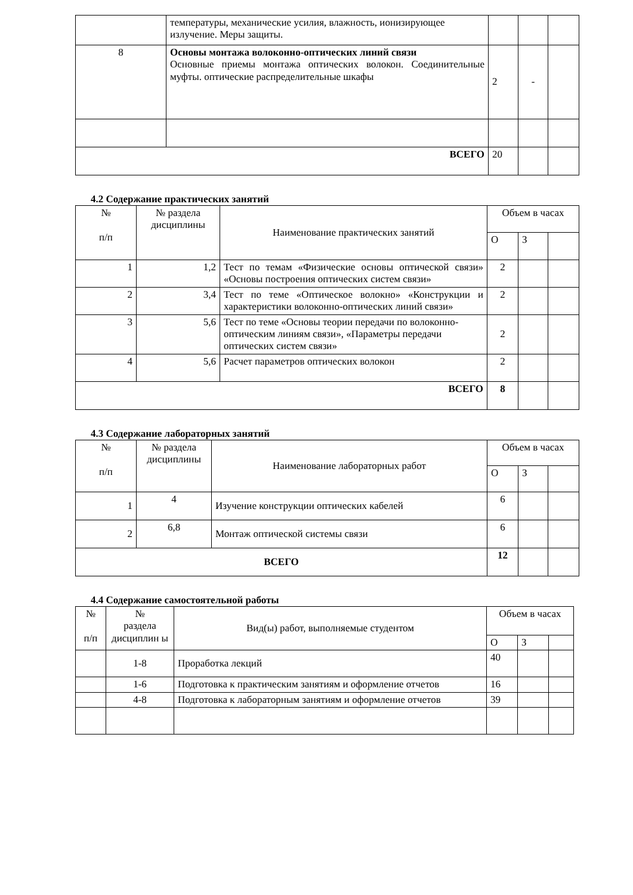| | температуры, механические усилия, влажность, ионизирующее излучение. Меры защиты. | | | |
| 8 | Основы монтажа волоконно-оптических линий связи Основные приемы монтажа оптических волокон. Соединительные муфты. оптические распределительные шкафы | 2 | - | |
| ВСЕГО | | 20 | | |
4.2 Содержание практических занятий
| № п/п | № раздела дисциплины | Наименование практических занятий | Объем в часах | | |
| --- | --- | --- | --- | --- | --- |
| | | | О | З | |
| 1 | 1,2 | Тест по темам «Физические основы оптической связи» «Основы построения оптических систем связи» | 2 | | |
| 2 | 3,4 | Тест по теме «Оптическое волокно» «Конструкции и характеристики волоконно-оптических линий связи» | 2 | | |
| 3 | 5,6 | Тест по теме «Основы теории передачи по волоконно-оптическим линиям связи», «Параметры передачи оптических систем связи» | 2 | | |
| 4 | 5,6 | Расчет параметров оптических волокон | 2 | | |
| ВСЕГО | | | 8 | | |
4.3 Содержание лабораторных занятий
| № п/п | № раздела дисциплины | Наименование лабораторных работ | Объем в часах | | |
| --- | --- | --- | --- | --- | --- |
| | | | О | З | |
| 1 | 4 | Изучение конструкции оптических кабелей | 6 | | |
| 2 | 6,8 | Монтаж оптической системы связи | 6 | | |
| ВСЕГО | | | 12 | | |
4.4 Содержание самостоятельной работы
| № п/п | № раздела дисциплин ы | Вид(ы) работ, выполняемые студентом | Объем в часах | | |
| --- | --- | --- | --- | --- | --- |
| | | | О | З | |
| | 1-8 | Проработка лекций | 40 | | |
| | 1-6 | Подготовка к практическим занятиям и оформление отчетов | 16 | | |
| | 4-8 | Подготовка к лабораторным занятиям и оформление отчетов | 39 | | |